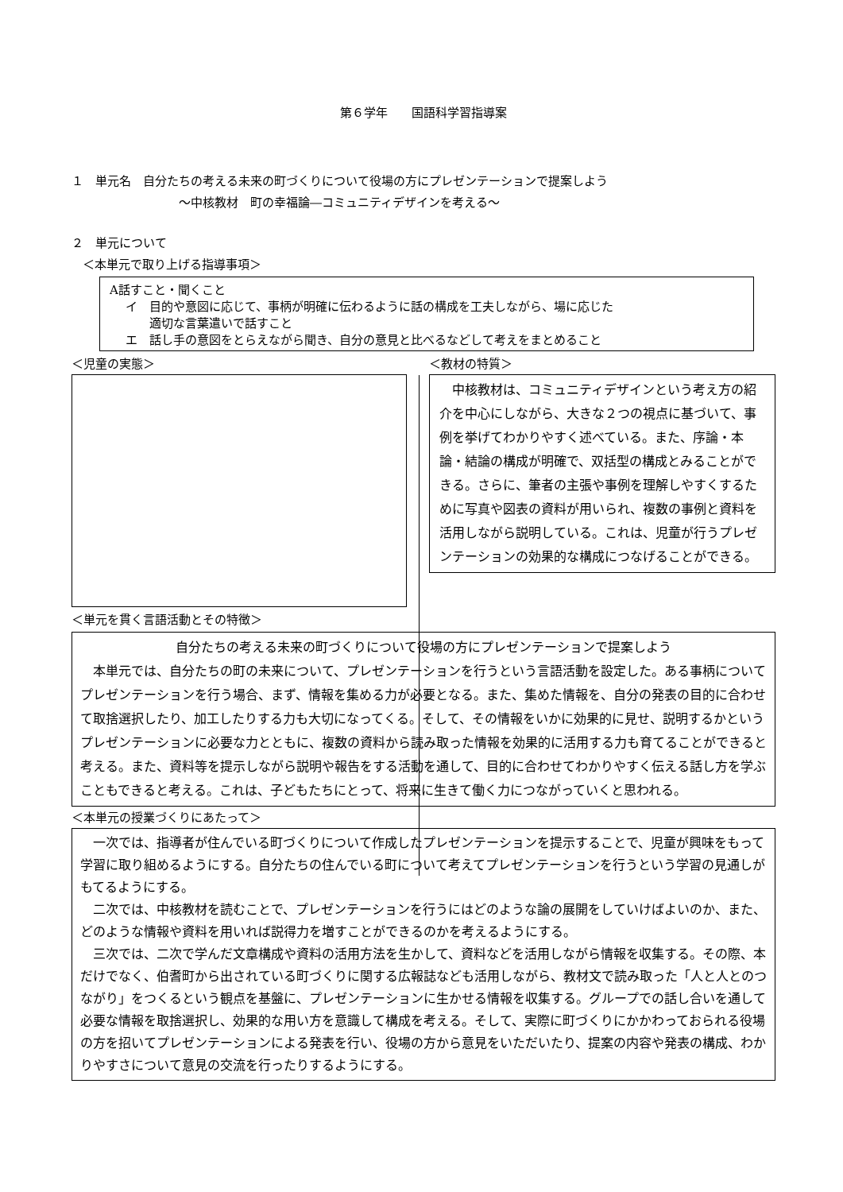第６学年　　国語科学習指導案
１　単元名　自分たちの考える未来の町づくりについて役場の方にプレゼンテーションで提案しよう
～中核教材　町の幸福論―コミュニティデザインを考える～
２　単元について
＜本単元で取り上げる指導事項＞
A話すこと・聞くこと
イ　目的や意図に応じて、事柄が明確に伝わるように話の構成を工夫しながら、場に応じた
　　適切な言葉遣いで話すこと
エ　話し手の意図をとらえながら聞き、自分の意見と比べるなどして考えをまとめること
＜児童の実態＞ ＜教材の特質＞
　中核教材は、コミュニティデザインという考え方の紹介を中心にしながら、大きな２つの視点に基づいて、事例を挙げてわかりやすく述べている。また、序論・本論・結論の構成が明確で、双括型の構成とみることができる。さらに、筆者の主張や事例を理解しやすくするために写真や図表の資料が用いられ、複数の事例と資料を活用しながら説明している。これは、児童が行うプレゼンテーションの効果的な構成につなげることができる。
＜単元を貫く言語活動とその特徴＞
自分たちの考える未来の町づくりについて役場の方にプレゼンテーションで提案しよう
　本単元では、自分たちの町の未来について、プレゼンテーションを行うという言語活動を設定した。ある事柄についてプレゼンテーションを行う場合、まず、情報を集める力が必要となる。また、集めた情報を、自分の発表の目的に合わせて取捨選択したり、加工したりする力も大切になってくる。そして、その情報をいかに効果的に見せ、説明するかというプレゼンテーションに必要な力とともに、複数の資料から読み取った情報を効果的に活用する力も育てることができると考える。また、資料等を提示しながら説明や報告をする活動を通して、目的に合わせてわかりやすく伝える話し方を学ぶこともできると考える。これは、子どもたちにとって、将来に生きて働く力につながっていくと思われる。
＜本単元の授業づくりにあたって＞
　一次では、指導者が住んでいる町づくりについて作成したプレゼンテーションを提示することで、児童が興味をもって学習に取り組めるようにする。自分たちの住んでいる町について考えてプレゼンテーションを行うという学習の見通しがもてるようにする。
　二次では、中核教材を読むことで、プレゼンテーションを行うにはどのような論の展開をしていけばよいのか、また、どのような情報や資料を用いれば説得力を増すことができるのかを考えるようにする。
　三次では、二次で学んだ文章構成や資料の活用方法を生かして、資料などを活用しながら情報を収集する。その際、本だけでなく、伯耆町から出されている町づくりに関する広報誌なども活用しながら、教材文で読み取った「人と人とのつながり」をつくるという観点を基盤に、プレゼンテーションに生かせる情報を収集する。グループでの話し合いを通して必要な情報を取捨選択し、効果的な用い方を意識して構成を考える。そして、実際に町づくりにかかわっておられる役場の方を招いてプレゼンテーションによる発表を行い、役場の方から意見をいただいたり、提案の内容や発表の構成、わかりやすさについて意見の交流を行ったりするようにする。